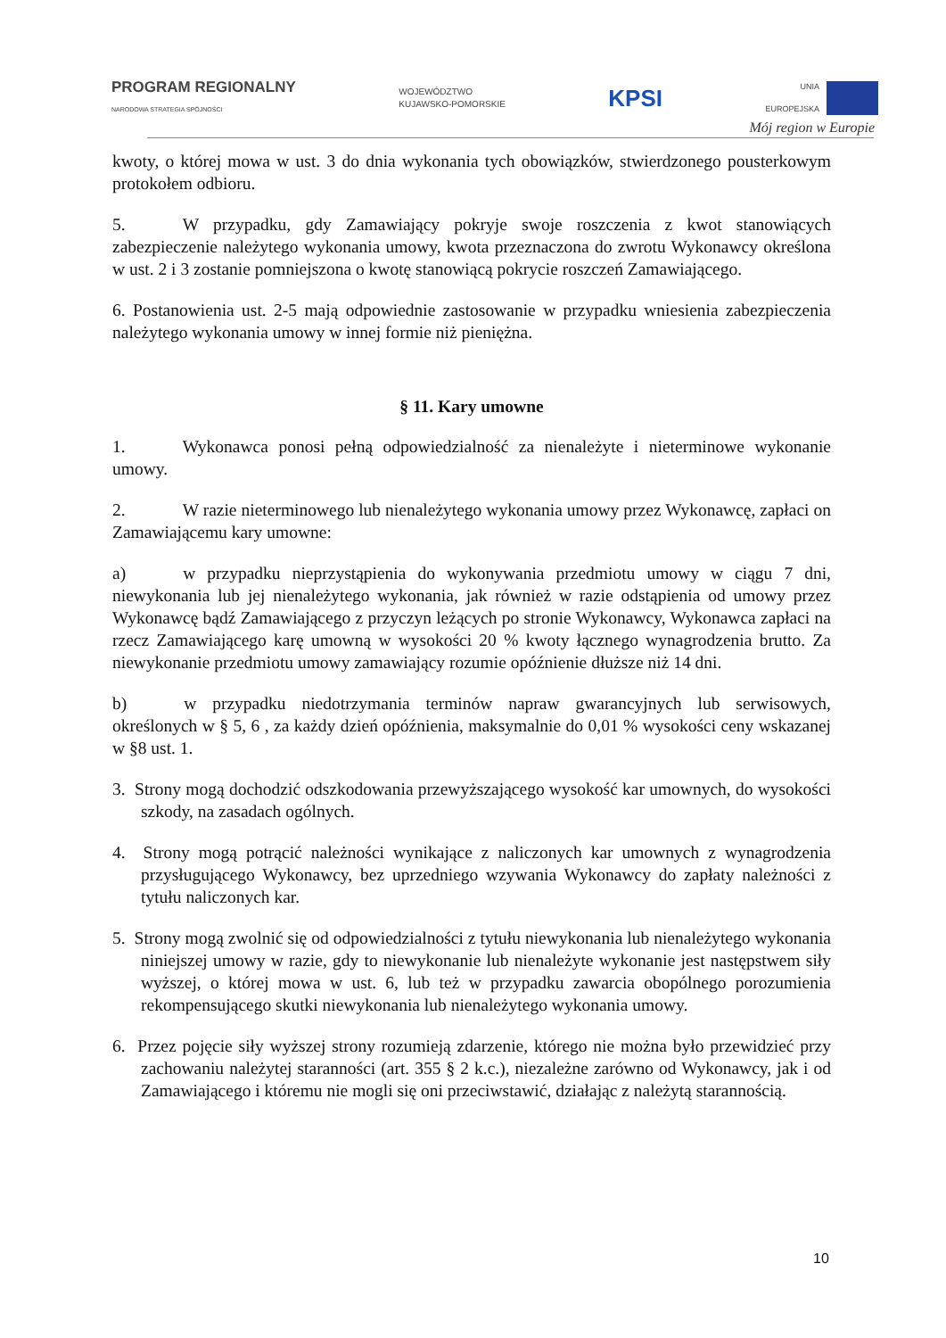PROGRAM REGIONALNY
NARODOWA STRATEGIA SPÓJNOŚCI
WOJEWÓDZTWO
KUJAWSKO-POMORSKIE
KPSI
UNIA
EUROPEJSKA
Mój region w Europie
kwoty, o której mowa w ust. 3 do dnia wykonania tych obowiązków, stwierdzonego pousterkowym protokołem odbioru.
5. W przypadku, gdy Zamawiający pokryje swoje roszczenia z kwot stanowiących zabezpieczenie należytego wykonania umowy, kwota przeznaczona do zwrotu Wykonawcy określona w ust. 2 i 3 zostanie pomniejszona o kwotę stanowiącą pokrycie roszczeń Zamawiającego.
6. Postanowienia ust. 2-5 mają odpowiednie zastosowanie w przypadku wniesienia zabezpieczenia należytego wykonania umowy w innej formie niż pieniężna.
§ 11. Kary umowne
1. Wykonawca ponosi pełną odpowiedzialność za nienależyte i nieterminowe wykonanie umowy.
2. W razie nieterminowego lub nienależytego wykonania umowy przez Wykonawcę, zapłaci on Zamawiającemu kary umowne:
a) w przypadku nieprzystąpienia do wykonywania przedmiotu umowy w ciągu 7 dni, niewykonania lub jej nienależytego wykonania, jak również w razie odstąpienia od umowy przez Wykonawcę bądź Zamawiającego z przyczyn leżących po stronie Wykonawcy, Wykonawca zapłaci na rzecz Zamawiającego karę umowną w wysokości 20 % kwoty łącznego wynagrodzenia brutto. Za niewykonanie przedmiotu umowy zamawiający rozumie opóźnienie dłuższe niż 14 dni.
b) w przypadku niedotrzymania terminów napraw gwarancyjnych lub serwisowych, określonych w § 5, 6 , za każdy dzień opóźnienia, maksymalnie do 0,01 % wysokości ceny wskazanej w §8 ust. 1.
3. Strony mogą dochodzić odszkodowania przewyższającego wysokość kar umownych, do wysokości szkody, na zasadach ogólnych.
4. Strony mogą potrącić należności wynikające z naliczonych kar umownych z wynagrodzenia przysługującego Wykonawcy, bez uprzedniego wzywania Wykonawcy do zapłaty należności z tytułu naliczonych kar.
5. Strony mogą zwolnić się od odpowiedzialności z tytułu niewykonania lub nienależytego wykonania niniejszej umowy w razie, gdy to niewykonanie lub nienależyte wykonanie jest następstwem siły wyższej, o której mowa w ust. 6, lub też w przypadku zawarcia obopólnego porozumienia rekompensującego skutki niewykonania lub nienależytego wykonania umowy.
6. Przez pojęcie siły wyższej strony rozumieją zdarzenie, którego nie można było przewidzieć przy zachowaniu należytej staranności (art. 355 § 2 k.c.), niezależne zarówno od Wykonawcy, jak i od Zamawiającego i któremu nie mogli się oni przeciwstawić, działając z należytą starannością.
10